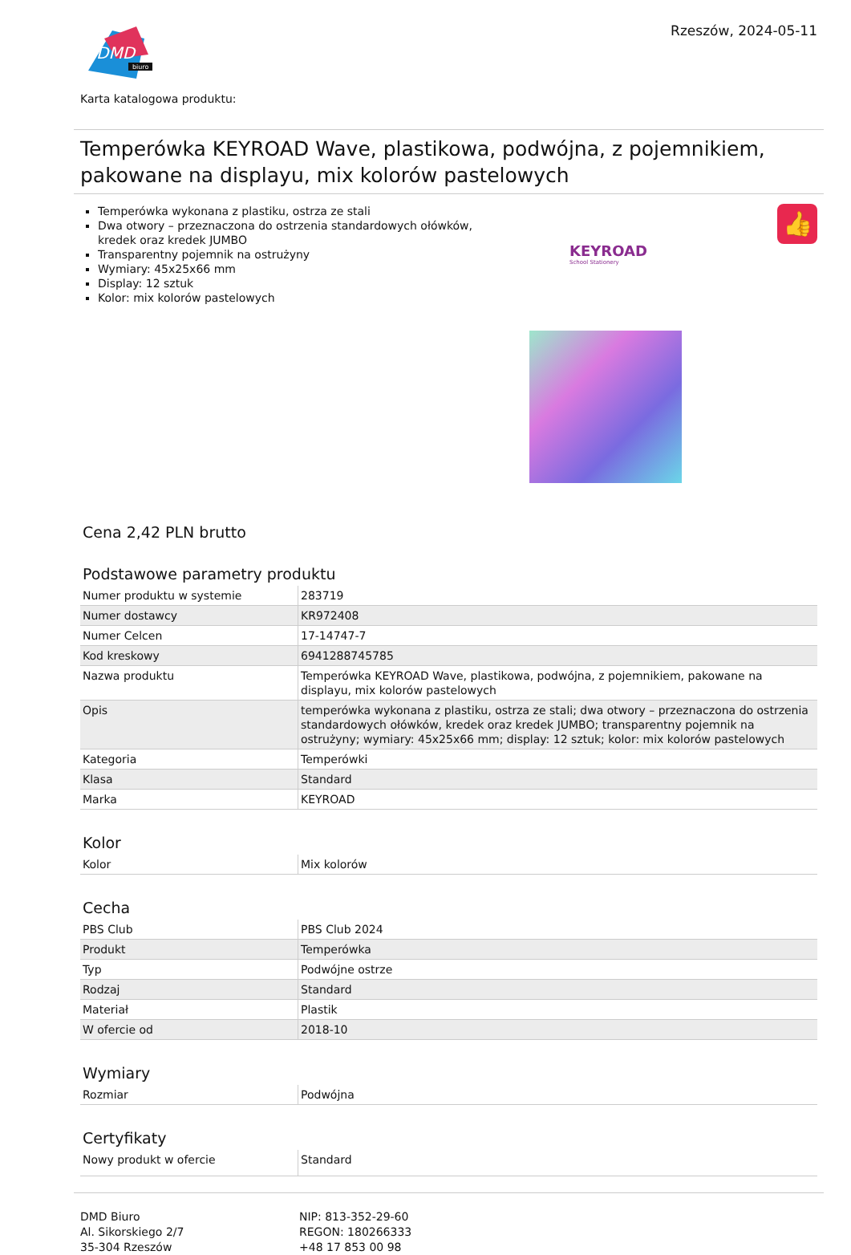DMD
biuro
Rzeszów, 2024-05-11
Karta katalogowa produktu:
Temperówka KEYROAD Wave, plastikowa, podwójna, z pojemnikiem, pakowane na displayu, mix kolorów pastelowych
Temperówka wykonana z plastiku, ostrza ze stali
Dwa otwory – przeznaczona do ostrzenia standardowych ołówków, kredek oraz kredek JUMBO
Transparentny pojemnik na ostrużyny
Wymiary: 45x25x66 mm
Display: 12 sztuk
Kolor: mix kolorów pastelowych
KEYROAD
School Stationery
👍
Cena 2,42 PLN brutto
Podstawowe parametry produktu
| Numer produktu w systemie | 283719 |
| Numer dostawcy | KR972408 |
| Numer Celcen | 17-14747-7 |
| Kod kreskowy | 6941288745785 |
| Nazwa produktu | Temperówka KEYROAD Wave, plastikowa, podwójna, z pojemnikiem, pakowane na displayu, mix kolorów pastelowych |
| Opis | temperówka wykonana z plastiku, ostrza ze stali; dwa otwory – przeznaczona do ostrzenia standardowych ołówków, kredek oraz kredek JUMBO; transparentny pojemnik na ostrużyny; wymiary: 45x25x66 mm; display: 12 sztuk; kolor: mix kolorów pastelowych |
| Kategoria | Temperówki |
| Klasa | Standard |
| Marka | KEYROAD |
Kolor
| Kolor | Mix kolorów |
Cecha
| PBS Club | PBS Club 2024 |
| Produkt | Temperówka |
| Typ | Podwójne ostrze |
| Rodzaj | Standard |
| Materiał | Plastik |
| W ofercie od | 2018-10 |
Wymiary
| Rozmiar | Podwójna |
Certyfikaty
| Nowy produkt w ofercie | Standard |
DMD Biuro
Al. Sikorskiego 2/7
35-304 Rzeszów
NIP: 813-352-29-60
REGON: 180266333
+48 17 853 00 98